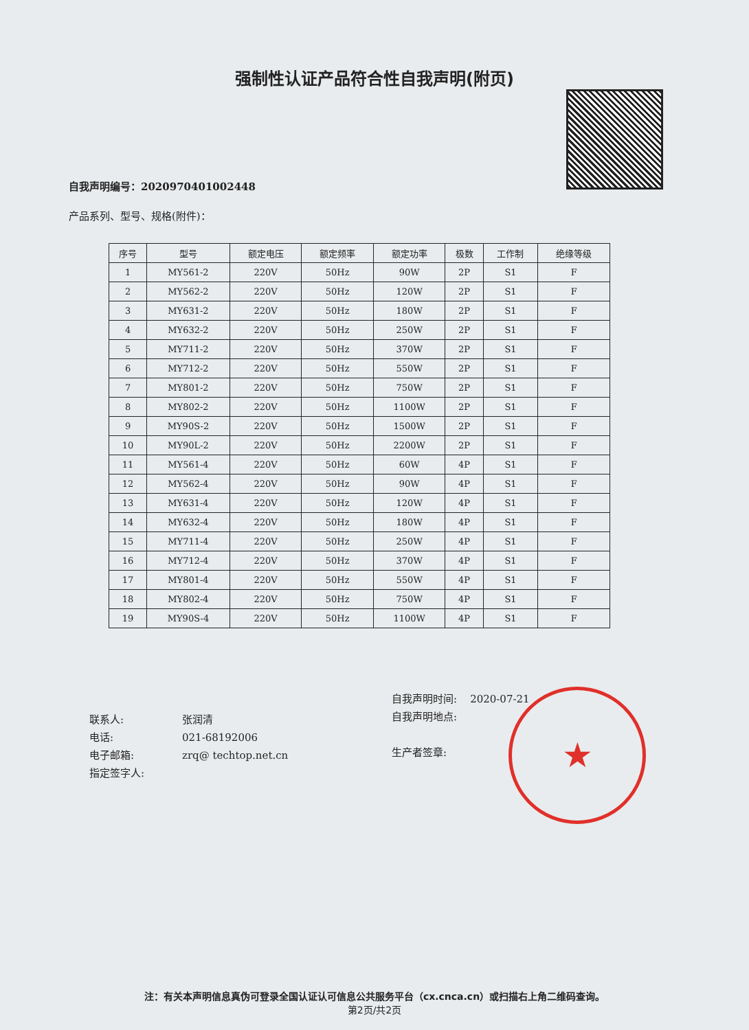强制性认证产品符合性自我声明(附页)
自我声明编号：2020970401002448
产品系列、型号、规格(附件)：
| 序号 | 型号 | 额定电压 | 额定频率 | 额定功率 | 极数 | 工作制 | 绝缘等级 |
| --- | --- | --- | --- | --- | --- | --- | --- |
| 1 | MY561-2 | 220V | 50Hz | 90W | 2P | S1 | F |
| 2 | MY562-2 | 220V | 50Hz | 120W | 2P | S1 | F |
| 3 | MY631-2 | 220V | 50Hz | 180W | 2P | S1 | F |
| 4 | MY632-2 | 220V | 50Hz | 250W | 2P | S1 | F |
| 5 | MY711-2 | 220V | 50Hz | 370W | 2P | S1 | F |
| 6 | MY712-2 | 220V | 50Hz | 550W | 2P | S1 | F |
| 7 | MY801-2 | 220V | 50Hz | 750W | 2P | S1 | F |
| 8 | MY802-2 | 220V | 50Hz | 1100W | 2P | S1 | F |
| 9 | MY90S-2 | 220V | 50Hz | 1500W | 2P | S1 | F |
| 10 | MY90L-2 | 220V | 50Hz | 2200W | 2P | S1 | F |
| 11 | MY561-4 | 220V | 50Hz | 60W | 4P | S1 | F |
| 12 | MY562-4 | 220V | 50Hz | 90W | 4P | S1 | F |
| 13 | MY631-4 | 220V | 50Hz | 120W | 4P | S1 | F |
| 14 | MY632-4 | 220V | 50Hz | 180W | 4P | S1 | F |
| 15 | MY711-4 | 220V | 50Hz | 250W | 4P | S1 | F |
| 16 | MY712-4 | 220V | 50Hz | 370W | 4P | S1 | F |
| 17 | MY801-4 | 220V | 50Hz | 550W | 4P | S1 | F |
| 18 | MY802-4 | 220V | 50Hz | 750W | 4P | S1 | F |
| 19 | MY90S-4 | 220V | 50Hz | 1100W | 4P | S1 | F |
联系人: 张润清
电话: 021-68192006
电子邮箱: zrq@ techtop.net.cn
指定签字人:
自我声明时间: 2020-07-21
自我声明地点:
生产者签章:
★
注：有关本声明信息真伪可登录全国认证认可信息公共服务平台（cx.cnca.cn）或扫描右上角二维码查询。
第2页/共2页